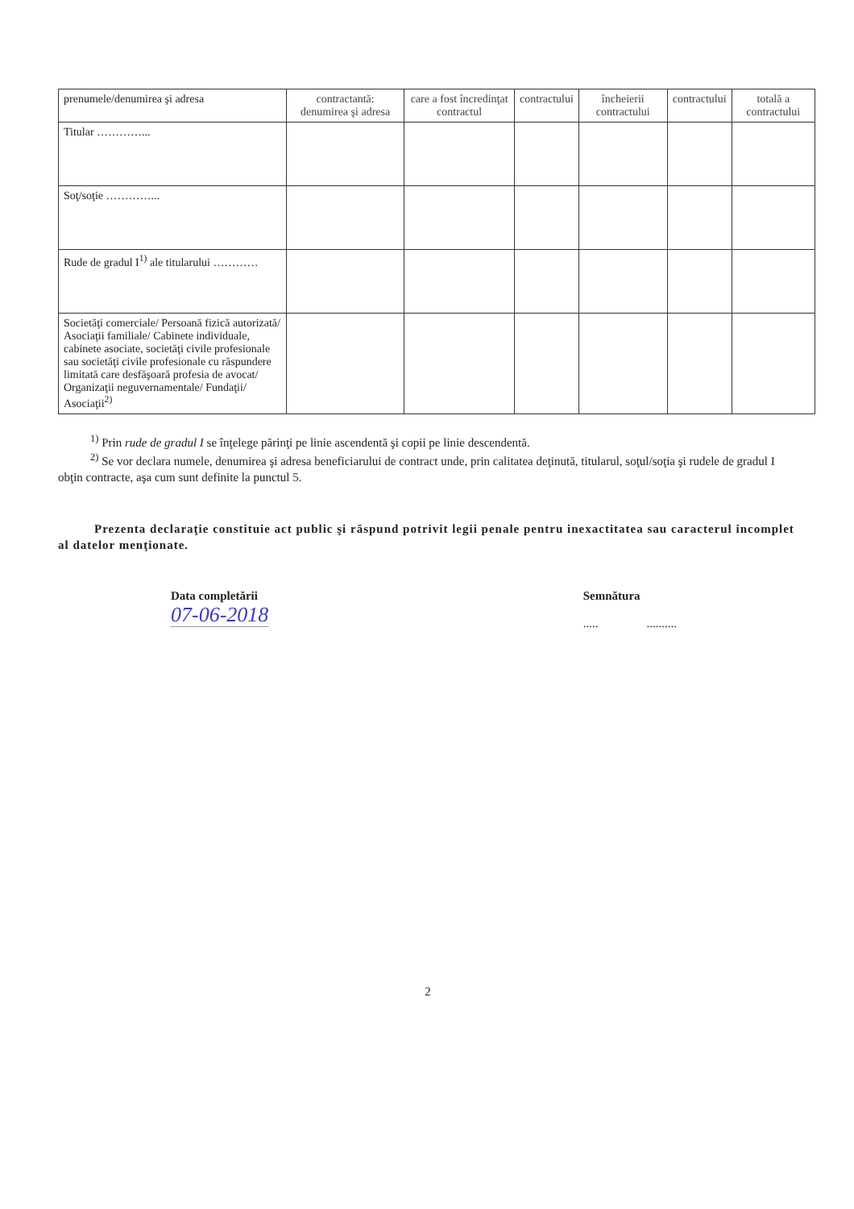| prenumele/denumirea şi adresa | contractantă: denumirea şi adresa | care a fost încredinţat contractul | contractului | încheierii contractului | contractului | totală a contractului |
| Titular …………... | | | | | | |
| Soţ/soţie …………... | | | | | | |
| Rude de gradul I<sup>1)</sup> ale titularului ………… | | | | | | |
| Societăţi comerciale/ Persoană fizică autorizată/ Asociaţii familiale/ Cabinete individuale, cabinete asociate, societăţi civile profesionale sau societăţi civile profesionale cu răspundere limitată care desfăşoară profesia de avocat/ Organizaţii neguvernamentale/ Fundaţii/ Asociaţii<sup>2)</sup> | | | | | | |
<sup>1)</sup> Prin rude de gradul I se înţelege părinţi pe linie ascendentă şi copii pe linie descendentă.
<sup>2)</sup> Se vor declara numele, denumirea şi adresa beneficiarului de contract unde, prin calitatea deţinută, titularul, soţul/soţia şi rudele de gradul I obţin contracte, aşa cum sunt definite la punctul 5.
Prezenta declaraţie constituie act public şi răspund potrivit legii penale pentru inexactitatea sau caracterul incomplet al datelor menţionate.
Data completării
07-06-2018
Semnătura
..... ..........
2